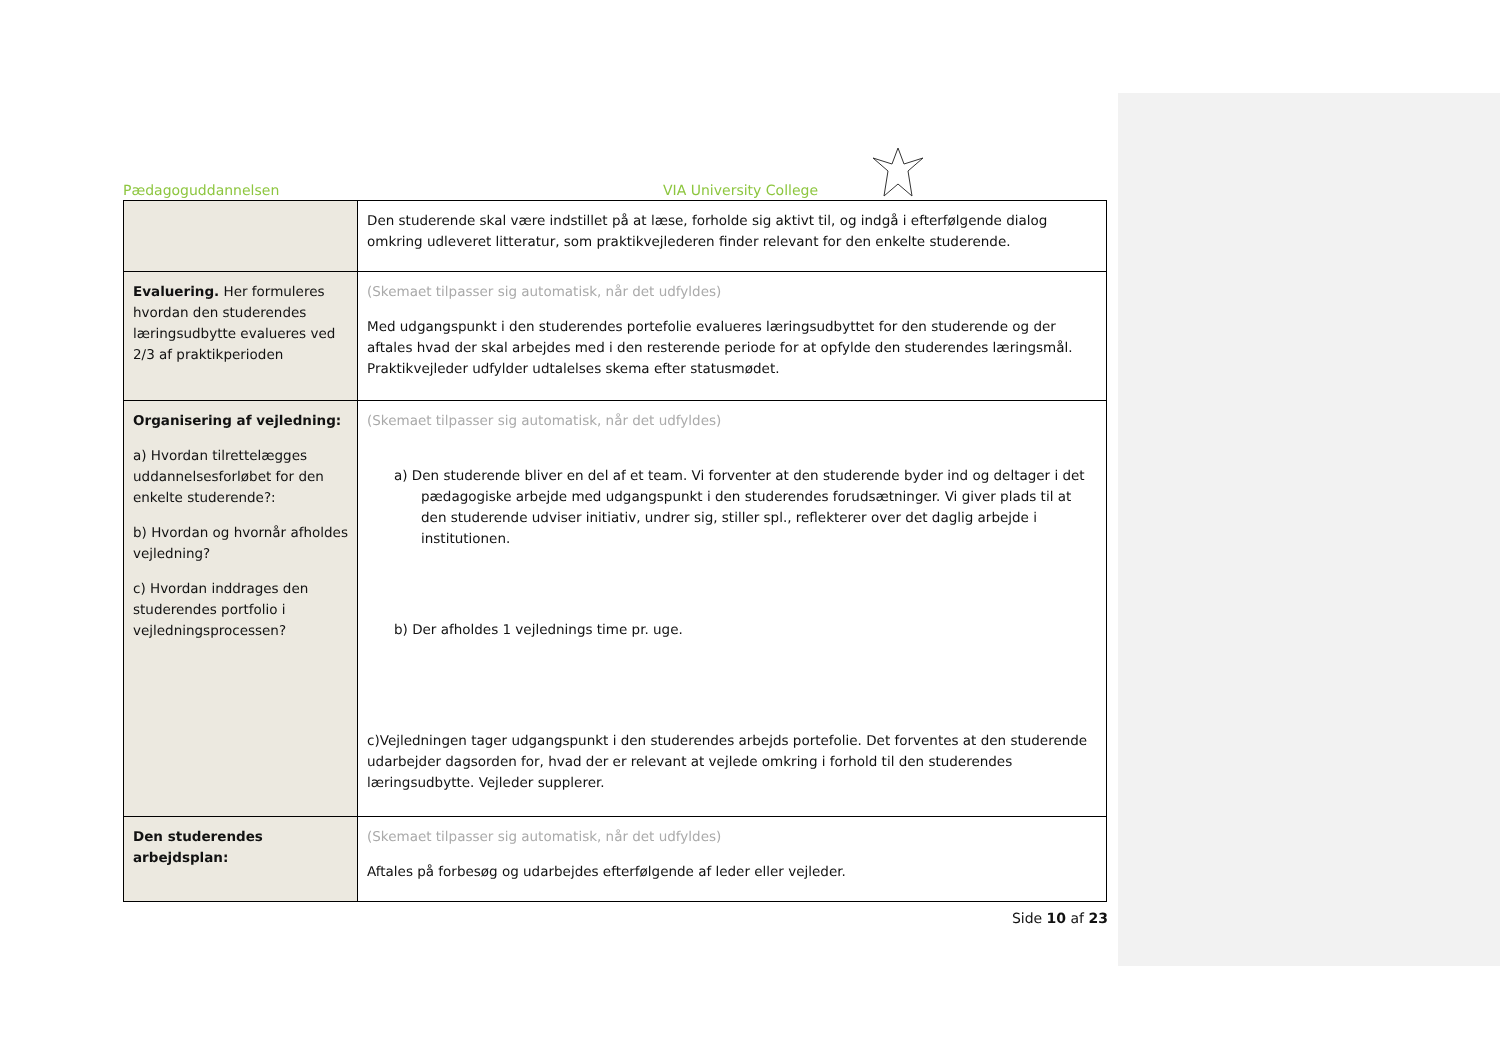Pædagoguddannelsen VIA University College
| | Den studerende skal være indstillet på at læse, forholde sig aktivt til, og indgå i efterfølgende dialog omkring udleveret litteratur, som praktikvejlederen finder relevant for den enkelte studerende. |
| Evaluering. Her formuleres hvordan den studerendes læringsudbytte evalueres ved 2/3 af praktikperioden | (Skemaet tilpasser sig automatisk, når det udfyldes) Med udgangspunkt i den studerendes portefolie evalueres læringsudbyttet for den studerende og der aftales hvad der skal arbejdes med i den resterende periode for at opfylde den studerendes læringsmål. Praktikvejleder udfylder udtalelses skema efter statusmødet. |
| Organisering af vejledning: a) Hvordan tilrettelægges uddannelsesforløbet for den enkelte studerende?: b) Hvordan og hvornår afholdes vejledning? c) Hvordan inddrages den studerendes portfolio i vejledningsprocessen? | (Skemaet tilpasser sig automatisk, når det udfyldes) a) Den studerende bliver en del af et team. Vi forventer at den studerende byder ind og deltager i det pædagogiske arbejde med udgangspunkt i den studerendes forudsætninger. Vi giver plads til at den studerende udviser initiativ, undrer sig, stiller spl., reflekterer over det daglig arbejde i institutionen. b) Der afholdes 1 vejlednings time pr. uge. c)Vejledningen tager udgangspunkt i den studerendes arbejds portefolie. Det forventes at den studerende udarbejder dagsorden for, hvad der er relevant at vejlede omkring i forhold til den studerendes læringsudbytte. Vejleder supplerer. |
| Den studerendes arbejdsplan: | (Skemaet tilpasser sig automatisk, når det udfyldes) Aftales på forbesøg og udarbejdes efterfølgende af leder eller vejleder. |
Side 10 af 23